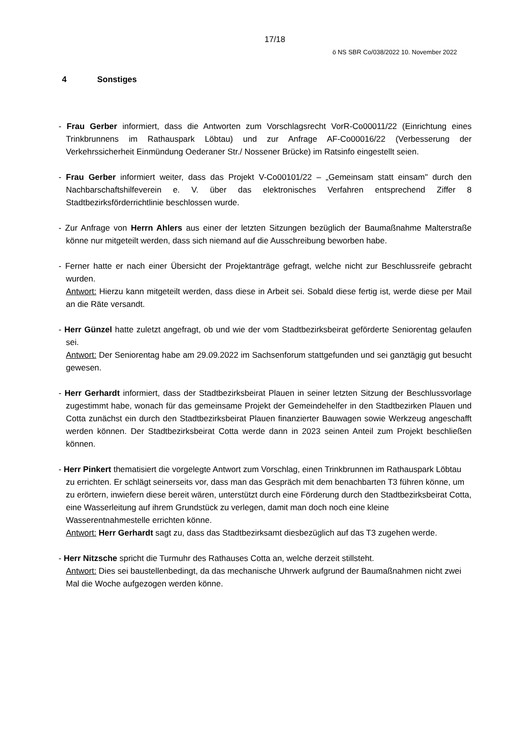17/18
ö NS SBR Co/038/2022 10. November 2022
4 Sonstiges
- Frau Gerber informiert, dass die Antworten zum Vorschlagsrecht VorR-Co00011/22 (Einrichtung eines Trinkbrunnens im Rathauspark Löbtau) und zur Anfrage AF-Co00016/22 (Verbesserung der Verkehrssicherheit Einmündung Oederaner Str./ Nossener Brücke) im Ratsinfo eingestellt seien.
- Frau Gerber informiert weiter, dass das Projekt V-Co00101/22 – „Gemeinsam statt einsam" durch den Nachbarschaftshilfeverein e. V. über das elektronisches Verfahren entsprechend Ziffer 8 Stadtbezirksförderrichtlinie beschlossen wurde.
- Zur Anfrage von Herrn Ahlers aus einer der letzten Sitzungen bezüglich der Baumaßnahme Malterstraße könne nur mitgeteilt werden, dass sich niemand auf die Ausschreibung beworben habe.
- Ferner hatte er nach einer Übersicht der Projektanträge gefragt, welche nicht zur Beschlussreife gebracht wurden.
Antwort: Hierzu kann mitgeteilt werden, dass diese in Arbeit sei. Sobald diese fertig ist, werde diese per Mail an die Räte versandt.
- Herr Günzel hatte zuletzt angefragt, ob und wie der vom Stadtbezirksbeirat geförderte Seniorentag gelaufen sei.
Antwort: Der Seniorentag habe am 29.09.2022 im Sachsenforum stattgefunden und sei ganztägig gut besucht gewesen.
- Herr Gerhardt informiert, dass der Stadtbezirksbeirat Plauen in seiner letzten Sitzung der Beschlussvorlage zugestimmt habe, wonach für das gemeinsame Projekt der Gemeindehelfer in den Stadtbezirken Plauen und Cotta zunächst ein durch den Stadtbezirksbeirat Plauen finanzierter Bauwagen sowie Werkzeug angeschafft werden können. Der Stadtbezirksbeirat Cotta werde dann in 2023 seinen Anteil zum Projekt beschließen können.
- Herr Pinkert thematisiert die vorgelegte Antwort zum Vorschlag, einen Trinkbrunnen im Rathauspark Löbtau zu errichten. Er schlägt seinerseits vor, dass man das Gespräch mit dem benachbarten T3 führen könne, um zu erörtern, inwiefern diese bereit wären, unterstützt durch eine Förderung durch den Stadtbezirksbeirat Cotta, eine Wasserleitung auf ihrem Grundstück zu verlegen, damit man doch noch eine kleine Wasserentnahmestelle errichten könne.
Antwort: Herr Gerhardt sagt zu, dass das Stadtbezirksamt diesbezüglich auf das T3 zugehen werde.
- Herr Nitzsche spricht die Turmuhr des Rathauses Cotta an, welche derzeit stillsteht.
Antwort: Dies sei baustellenbedingt, da das mechanische Uhrwerk aufgrund der Baumaßnahmen nicht zwei Mal die Woche aufgezogen werden könne.